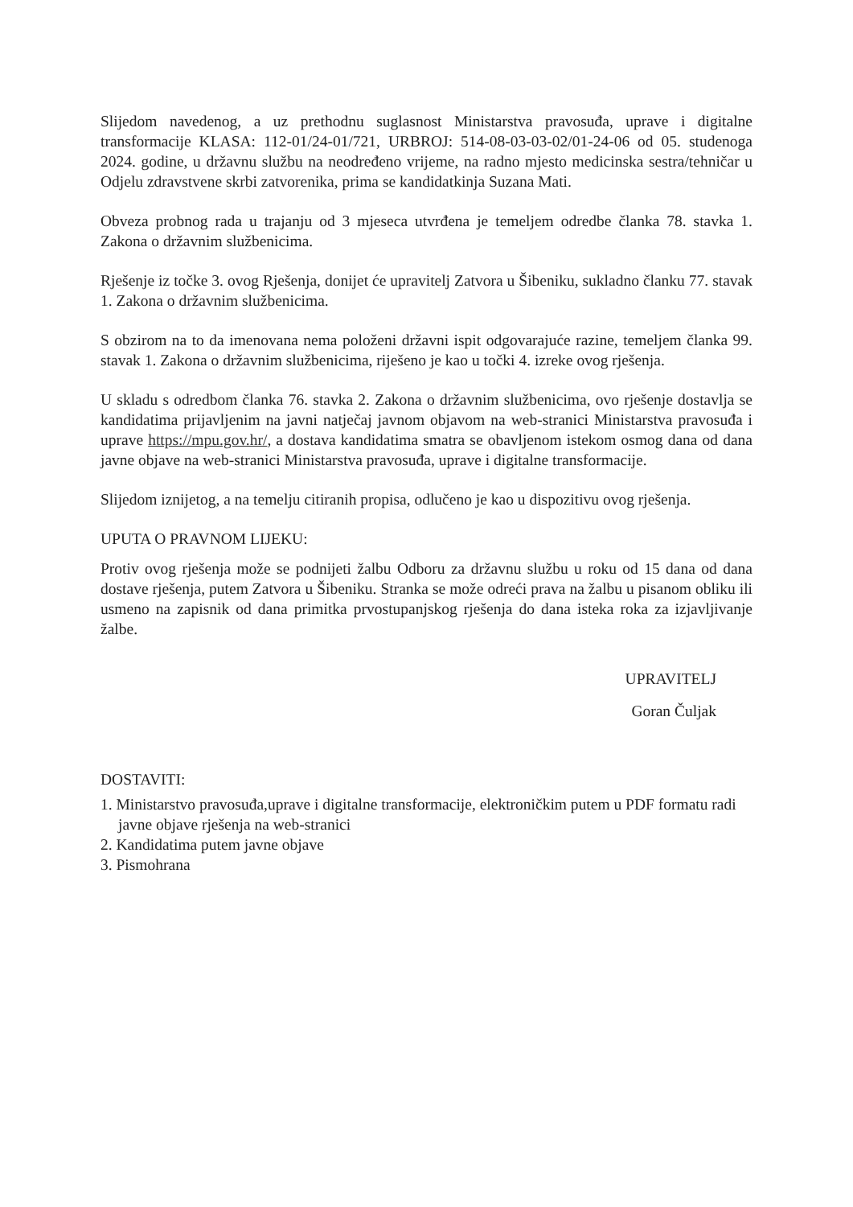Slijedom navedenog, a uz prethodnu suglasnost Ministarstva pravosuđa, uprave i digitalne transformacije KLASA: 112-01/24-01/721, URBROJ: 514-08-03-03-02/01-24-06 od 05. studenoga 2024. godine, u državnu službu na neodređeno vrijeme, na radno mjesto medicinska sestra/tehničar u Odjelu zdravstvene skrbi zatvorenika, prima se kandidatkinja Suzana Mati.
Obveza probnog rada u trajanju od 3 mjeseca utvrđena je temeljem odredbe članka 78. stavka 1. Zakona o državnim službenicima.
Rješenje iz točke 3. ovog Rješenja, donijet će upravitelj Zatvora u Šibeniku, sukladno članku 77. stavak 1. Zakona o državnim službenicima.
S obzirom na to da imenovana nema položeni državni ispit odgovarajuće razine, temeljem članka 99. stavak 1. Zakona o državnim službenicima, riješeno je kao u točki 4. izreke ovog rješenja.
U skladu s odredbom članka 76. stavka 2. Zakona o državnim službenicima, ovo rješenje dostavlja se kandidatima prijavljenim na javni natječaj javnom objavom na web-stranici Ministarstva pravosuđa i uprave https://mpu.gov.hr/, a dostava kandidatima smatra se obavljenom istekom osmog dana od dana javne objave na web-stranici Ministarstva pravosuđa, uprave i digitalne transformacije.
Slijedom iznijetog, a na temelju citiranih propisa, odlučeno je kao u dispozitivu ovog rješenja.
UPUTA O PRAVNOM LIJEKU:
Protiv ovog rješenja može se podnijeti žalbu Odboru za državnu službu u roku od 15 dana od dana dostave rješenja, putem Zatvora u Šibeniku. Stranka se može odreći prava na žalbu u pisanom obliku ili usmeno na zapisnik od dana primitka prvostupanjskog rješenja do dana isteka roka za izjavljivanje žalbe.
UPRAVITELJ
Goran Čuljak
DOSTAVITI:
1. Ministarstvo pravosuđa,uprave i digitalne transformacije, elektroničkim putem u PDF formatu radi javne objave rješenja na web-stranici
2. Kandidatima putem javne objave
3. Pismohrana